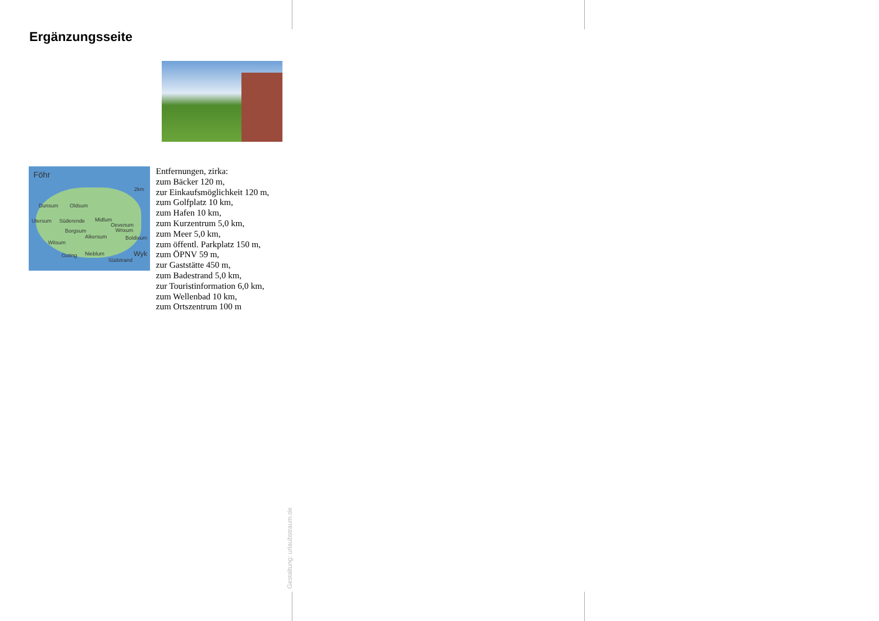Ergänzungsseite
Föhr
2km
Dunsum Oldsum
Utersum Süderende Midlum
Oevenum
Wrixum Borgsum
Alkersum Boldixum
Witsum
Goting Nieblum Wyk
Südstrand
Entfernungen, zirka:
zum Bäcker 120 m,
zur Einkaufsmöglichkeit 120 m,
zum Golfplatz 10 km,
zum Hafen 10 km,
zum Kurzentrum 5,0 km,
zum Meer 5,0 km,
zum öffentl. Parkplatz 150 m,
zum ÖPNV 59 m,
zur Gaststätte 450 m,
zum Badestrand 5,0 km,
zur Touristinformation 6,0 km,
zum Wellenbad 10 km,
zum Ortszentrum 100 m
Gestaltung: urlaubstraum.de